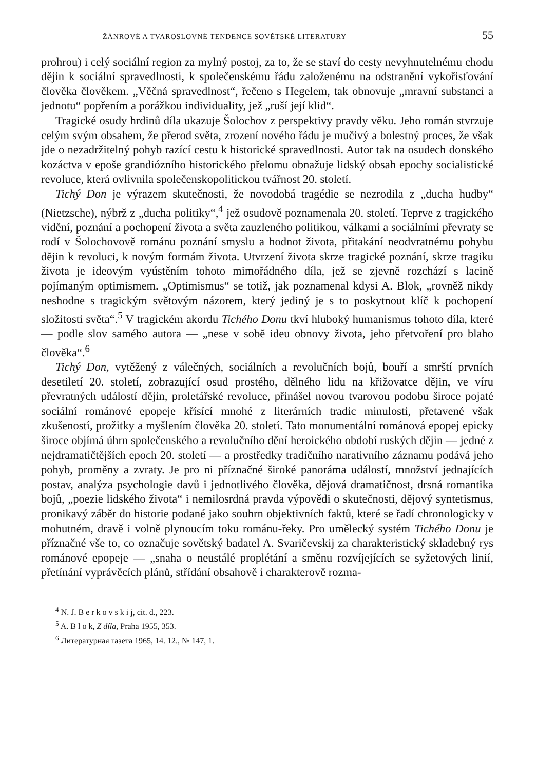ŽÁNROVÉ A TVAROSLOVNÉ TENDENCE SOVĚTSKÉ LITERATURY 55
prohrou) i celý sociální region za mylný postoj, za to, že se staví do cesty nevyhnutelnému chodu dějin k sociální spravedlnosti, k společenskému řádu založenému na odstranění vykořisťování člověka člověkem. „Věčná spravedlnost“, řečeno s Hegelem, tak obnovuje „mravní substanci a jednotu“ popřením a porážkou individuality, jež „ruší její klid“.
Tragické osudy hrdinů díla ukazuje Šolochov z perspektivy pravdy věku. Jeho román stvrzuje celým svým obsahem, že přerod světa, zrození nového řádu je mučivý a bolestný proces, že však jde o nezadržitelný pohyb razící cestu k historické spravedlnosti. Autor tak na osudech donského kozáctva v epoše grandiózního historického přelomu obnažuje lidský obsah epochy socialistické revoluce, která ovlivnila společenskopolitickou tvářnost 20. století.
Tichý Don je výrazem skutečnosti, že novodobá tragédie se nezrodila z „ducha hudby“ (Nietzsche), nýbrž z „ducha politiky“,<sup>4</sup> jež osudově poznamenala 20. století. Teprve z tragického vidění, poznání a pochopení života a světa zauzleného politikou, válkami a sociálními převraty se rodí v Šolochovově románu poznání smyslu a hodnot života, přitakání neodvratnému pohybu dějin k revoluci, k novým formám života. Utvrzení života skrze tragické poznání, skrze tragiku života je ideovým vyústěním tohoto mimořádného díla, jež se zjevně rozchází s lacině pojímaným optimismem. „Optimismus“ se totiž, jak poznamenal kdysi A. Blok, „rovněž nikdy neshodne s tragickým světovým názorem, který jediný je s to poskytnout klíč k pochopení složitosti světa“.<sup>5</sup> V tragickém akordu Tichého Donu tkví hluboký humanismus tohoto díla, které — podle slov samého autora — „nese v sobě ideu obnovy života, jeho přetvoření pro blaho člověka“.<sup>6</sup>
Tichý Don, vytěžený z válečných, sociálních a revolučních bojů, bouří a smrští prvních desetiletí 20. století, zobrazující osud prostého, dělného lidu na křižovatce dějin, ve víru převratných událostí dějin, proletářské revoluce, přinášel novou tvarovou podobu široce pojaté sociální románové epopeje křísící mnohé z literárních tradic minulosti, přetavené však zkušeností, prožitky a myšlením člověka 20. století. Tato monumentální románová epopej epicky široce objímá úhrn společenského a revolučního dění heroického období ruských dějin — jedné z nejdramatičtějších epoch 20. století — a prostředky tradičního narativního záznamu podává jeho pohyb, proměny a zvraty. Je pro ni příznačné široké panoráma událostí, množství jednajících postav, analýza psychologie davů i jednotlivého člověka, dějová dramatičnost, drsná romantika bojů, „poezie lidského života“ i nemilosrdná pravda výpovědi o skutečnosti, dějový syntetismus, pronikavý záběr do historie podané jako souhrn objektivních faktů, které se řadí chronologicky v mohutném, dravě i volně plynoucím toku románu-řeky. Pro umělecký systém Tichého Donu je příznačné vše to, co označuje sovětský badatel A. Svaričevskij za charakteristický skladebný rys románové epopeje — „snaha o neustálé proplétání a směnu rozvíjejících se syžetových linií, přetínání vyprávěcích plánů, střídání obsahově i charakterově rozma-
<sup>4</sup> N. J. B e r k o v s k i j, cit. d., 223.
<sup>5</sup> A. B l o k, Z díla, Praha 1955, 353.
<sup>6</sup> Литературная газета 1965, 14. 12., № 147, 1.